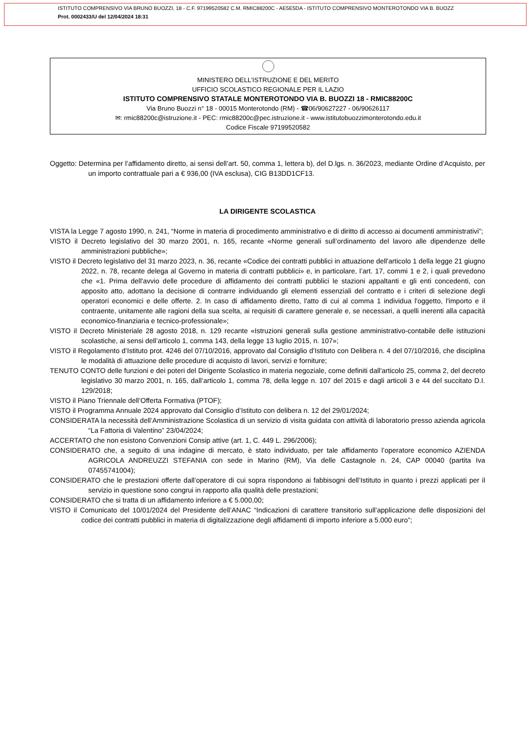ISTITUTO COMPRENSIVO VIA BRUNO BUOZZI, 18 - C.F. 97199520582 C.M. RMIC88200C - AE5E5DA - ISTITUTO COMPRENSIVO MONTEROTONDO VIA B. BUOZZ
Prot. 0002433/U del 12/04/2024 18:31
MINISTERO DELL’ISTRUZIONE E DEL MERITO
UFFICIO SCOLASTICO REGIONALE PER IL LAZIO
ISTITUTO COMPRENSIVO STATALE MONTEROTONDO VIA B. BUOZZI 18 - RMIC88200C
Via Bruno Buozzi n° 18 - 00015 Monterotondo (RM) - ☎06/90627227 - 06/90626117
✉: rmic88200c@istruzione.it - PEC: rmic88200c@pec.istruzione.it - www.istitutobuozzimonterotondo.edu.it
Codice Fiscale 97199520582
Oggetto: Determina per l’affidamento diretto, ai sensi dell’art. 50, comma 1, lettera b), del D.lgs. n. 36/2023, mediante Ordine d’Acquisto, per un importo contrattuale pari a € 936,00 (IVA esclusa), CIG B13DD1CF13.
LA DIRIGENTE SCOLASTICA
VISTA la Legge 7 agosto 1990, n. 241, “Norme in materia di procedimento amministrativo e di diritto di accesso ai documenti amministrativi”;
VISTO il Decreto legislativo del 30 marzo 2001, n. 165, recante «Norme generali sull’ordinamento del lavoro alle dipendenze delle amministrazioni pubbliche»;
VISTO il Decreto legislativo del 31 marzo 2023, n. 36, recante «Codice dei contratti pubblici in attuazione dell'articolo 1 della legge 21 giugno 2022, n. 78, recante delega al Governo in materia di contratti pubblici» e, in particolare, l’art. 17, commi 1 e 2, i quali prevedono che «1. Prima dell'avvio delle procedure di affidamento dei contratti pubblici le stazioni appaltanti e gli enti concedenti, con apposito atto, adottano la decisione di contrarre individuando gli elementi essenziali del contratto e i criteri di selezione degli operatori economici e delle offerte. 2. In caso di affidamento diretto, l'atto di cui al comma 1 individua l'oggetto, l'importo e il contraente, unitamente alle ragioni della sua scelta, ai requisiti di carattere generale e, se necessari, a quelli inerenti alla capacità economico-finanziaria e tecnico-professionale»;
VISTO il Decreto Ministeriale 28 agosto 2018, n. 129 recante «Istruzioni generali sulla gestione amministrativo-contabile delle istituzioni scolastiche, ai sensi dell’articolo 1, comma 143, della legge 13 luglio 2015, n. 107»;
VISTO il Regolamento d’Istituto prot. 4246 del 07/10/2016, approvato dal Consiglio d’Istituto con Delibera n. 4 del 07/10/2016, che disciplina le modalità di attuazione delle procedure di acquisto di lavori, servizi e forniture;
TENUTO CONTO delle funzioni e dei poteri del Dirigente Scolastico in materia negoziale, come definiti dall'articolo 25, comma 2, del decreto legislativo 30 marzo 2001, n. 165, dall’articolo 1, comma 78, della legge n. 107 del 2015 e dagli articoli 3 e 44 del succitato D.I. 129/2018;
VISTO il Piano Triennale dell’Offerta Formativa (PTOF);
VISTO il Programma Annuale 2024 approvato dal Consiglio d’Istituto con delibera n. 12 del 29/01/2024;
CONSIDERATA la necessità dell’Amministrazione Scolastica di un servizio di visita guidata con attività di laboratorio presso azienda agricola “La Fattoria di Valentino” 23/04/2024;
ACCERTATO che non esistono Convenzioni Consip attive (art. 1, C. 449 L. 296/2006);
CONSIDERATO che, a seguito di una indagine di mercato, è stato individuato, per tale affidamento l’operatore economico AZIENDA AGRICOLA ANDREUZZI STEFANIA con sede in Marino (RM), Via delle Castagnole n. 24, CAP 00040 (partita Iva 07455741004);
CONSIDERATO che le prestazioni offerte dall’operatore di cui sopra rispondono ai fabbisogni dell’Istituto in quanto i prezzi applicati per il servizio in questione sono congrui in rapporto alla qualità delle prestazioni;
CONSIDERATO che si tratta di un affidamento inferiore a € 5.000,00;
VISTO il Comunicato del 10/01/2024 del Presidente dell’ANAC “Indicazioni di carattere transitorio sull’applicazione delle disposizioni del codice dei contratti pubblici in materia di digitalizzazione degli affidamenti di importo inferiore a 5.000 euro”;